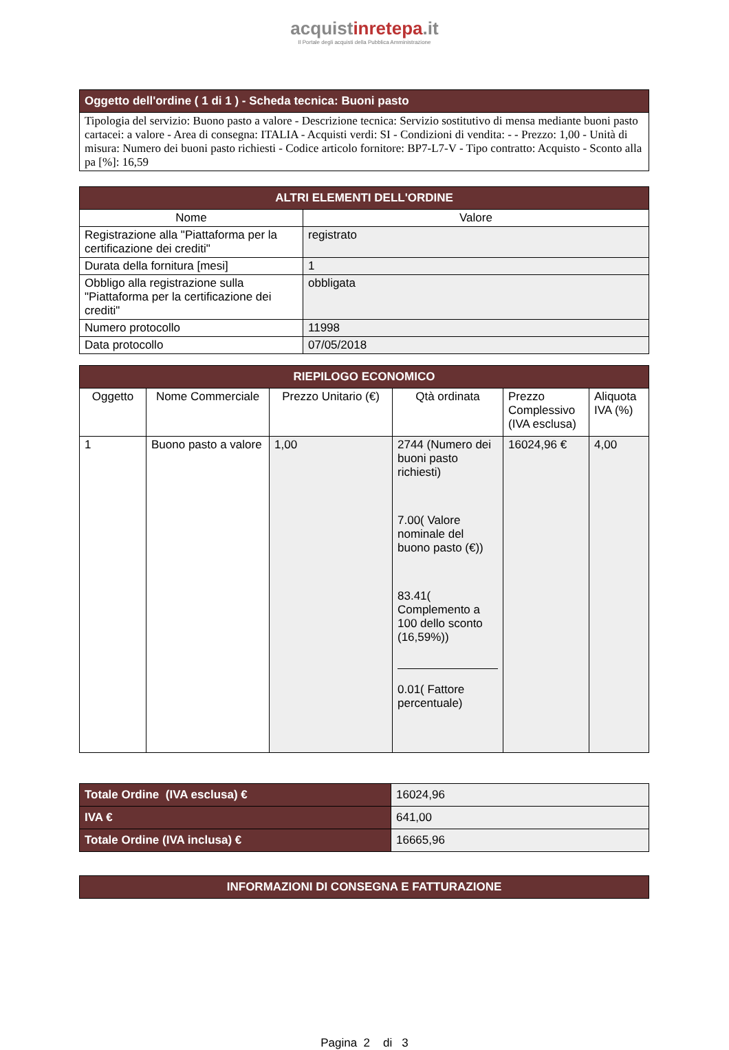acquistinretepa.it
Il Portale degli acquisti della Pubblica Amministrazione
| Oggetto dell'ordine ( 1 di 1 ) - Scheda tecnica: Buoni pasto |
| Tipologia del servizio: Buono pasto a valore - Descrizione tecnica: Servizio sostitutivo di mensa mediante buoni pasto cartacei: a valore - Area di consegna: ITALIA - Acquisti verdi: SI - Condizioni di vendita: - - Prezzo: 1,00 - Unità di misura: Numero dei buoni pasto richiesti - Codice articolo fornitore: BP7-L7-V - Tipo contratto: Acquisto - Sconto alla pa [%]: 16,59 |
| ALTRI ELEMENTI DELL'ORDINE | |
| --- | --- |
| Nome | Valore |
| Registrazione alla "Piattaforma per la certificazione dei crediti" | registrato |
| Durata della fornitura [mesi] | 1 |
| Obbligo alla registrazione sulla "Piattaforma per la certificazione dei crediti" | obbligata |
| Numero protocollo | 11998 |
| Data protocollo | 07/05/2018 |
| RIEPILOGO ECONOMICO | | | | | |
| --- | --- | --- | --- | --- | --- |
| Oggetto | Nome Commerciale | Prezzo Unitario (€) | Qtà ordinata | Prezzo Complessivo (IVA esclusa) | Aliquota IVA (%) |
| 1 | Buono pasto a valore | 1,00 | 2744 (Numero dei buoni pasto richiesti) 7.00( Valore nominale del buono pasto (€)) 83.41( Complemento a 100 dello sconto (16,59%)) 0.01( Fattore percentuale) | 16024,96 € | 4,00 |
| Totale Ordine (IVA esclusa) € | 16024,96 |
| IVA € | 641,00 |
| Totale Ordine (IVA inclusa) € | 16665,96 |
| INFORMAZIONI DI CONSEGNA E FATTURAZIONE |
| --- |
Pagina 2 di 3